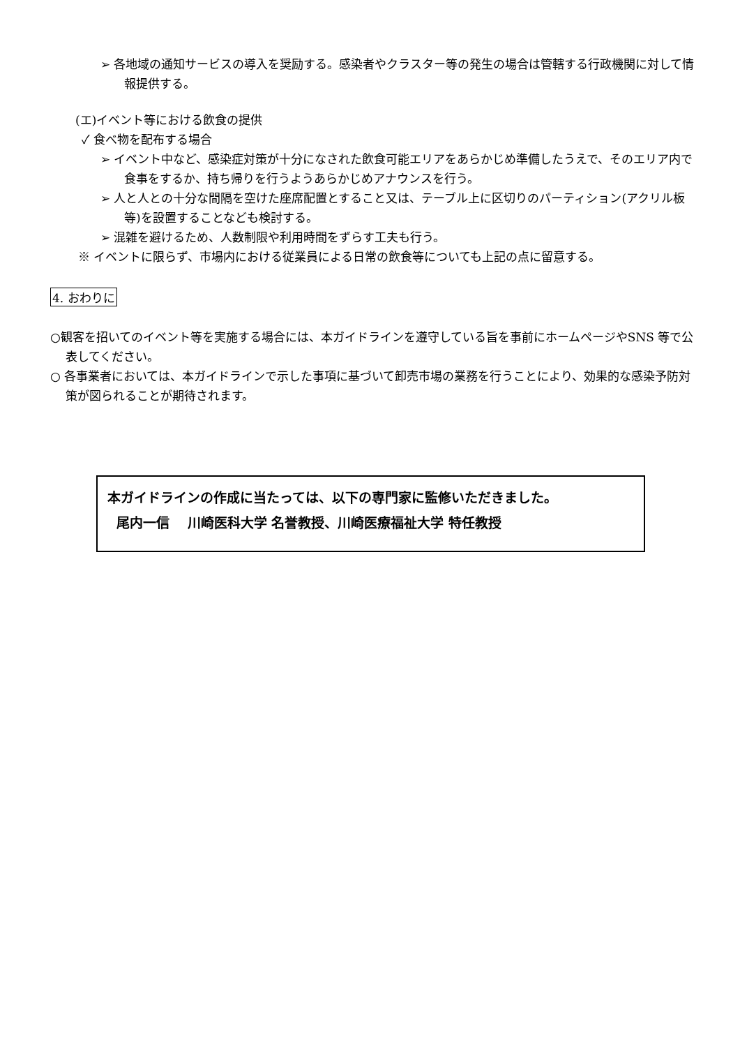➢ 各地域の通知サービスの導入を奨励する。感染者やクラスター等の発生の場合は管轄する行政機関に対して情報提供する。
(エ)イベント等における飲食の提供
✓ 食べ物を配布する場合
➢ イベント中など、感染症対策が十分になされた飲食可能エリアをあらかじめ準備したうえで、そのエリア内で食事をするか、持ち帰りを行うようあらかじめアナウンスを行う。
➢ 人と人との十分な間隔を空けた座席配置とすること又は、テーブル上に区切りのパーティション(アクリル板等)を設置することなども検討する。
➢ 混雑を避けるため、人数制限や利用時間をずらす工夫も行う。
※ イベントに限らず、市場内における従業員による日常の飲食等についても上記の点に留意する。
4. おわりに
○観客を招いてのイベント等を実施する場合には、本ガイドラインを遵守している旨を事前にホームページやSNS 等で公表してください。
○ 各事業者においては、本ガイドラインで示した事項に基づいて卸売市場の業務を行うことにより、効果的な感染予防対策が図られることが期待されます。
本ガイドラインの作成に当たっては、以下の専門家に監修いただきました。
尾内一信　 川崎医科大学 名誉教授、川崎医療福祉大学 特任教授